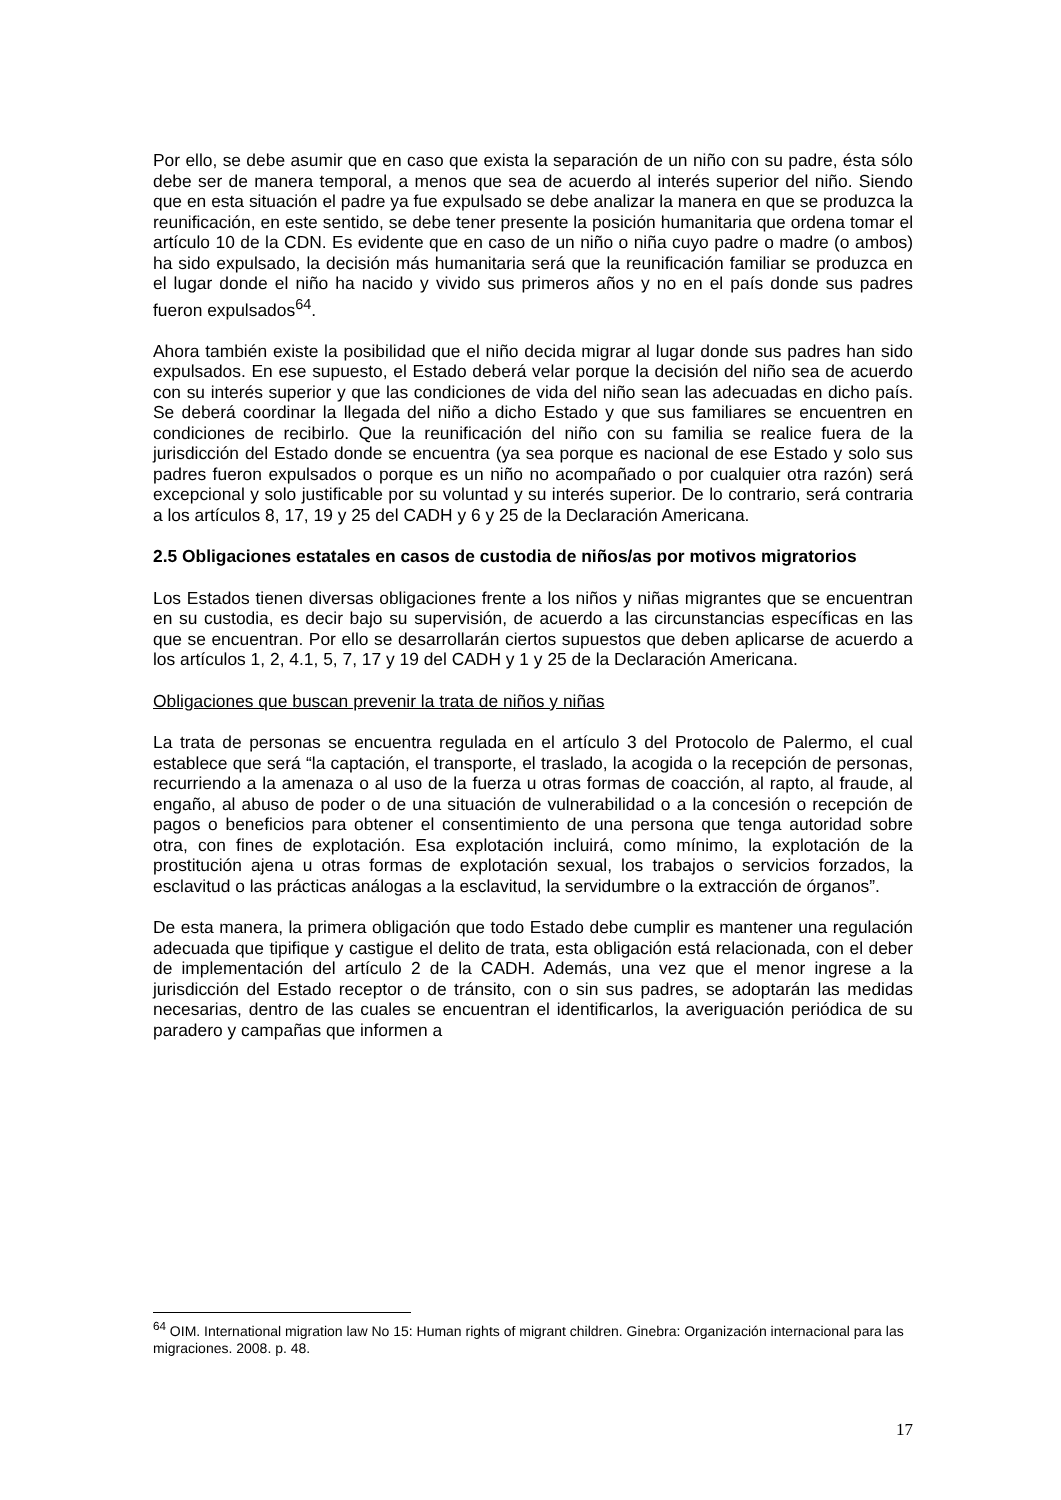Por ello, se debe asumir que en caso que exista la separación de un niño con su padre, ésta sólo debe ser de manera temporal, a menos que sea de acuerdo al interés superior del niño. Siendo que en esta situación el padre ya fue expulsado se debe analizar la manera en que se produzca la reunificación, en este sentido, se debe tener presente la posición humanitaria que ordena tomar el artículo 10 de la CDN. Es evidente que en caso de un niño o niña cuyo padre o madre (o ambos) ha sido expulsado, la decisión más humanitaria será que la reunificación familiar se produzca en el lugar donde el niño ha nacido y vivido sus primeros años y no en el país donde sus padres fueron expulsados<sup>64</sup>.
Ahora también existe la posibilidad que el niño decida migrar al lugar donde sus padres han sido expulsados. En ese supuesto, el Estado deberá velar porque la decisión del niño sea de acuerdo con su interés superior y que las condiciones de vida del niño sean las adecuadas en dicho país. Se deberá coordinar la llegada del niño a dicho Estado y que sus familiares se encuentren en condiciones de recibirlo. Que la reunificación del niño con su familia se realice fuera de la jurisdicción del Estado donde se encuentra (ya sea porque es nacional de ese Estado y solo sus padres fueron expulsados o porque es un niño no acompañado o por cualquier otra razón) será excepcional y solo justificable por su voluntad y su interés superior. De lo contrario, será contraria a los artículos 8, 17, 19 y 25 del CADH y 6 y 25 de la Declaración Americana.
2.5 Obligaciones estatales en casos de custodia de niños/as por motivos migratorios
Los Estados tienen diversas obligaciones frente a los niños y niñas migrantes que se encuentran en su custodia, es decir bajo su supervisión, de acuerdo a las circunstancias específicas en las que se encuentran. Por ello se desarrollarán ciertos supuestos que deben aplicarse de acuerdo a los artículos 1, 2, 4.1, 5, 7, 17 y 19 del CADH y 1 y 25 de la Declaración Americana.
Obligaciones que buscan prevenir la trata de niños y niñas
La trata de personas se encuentra regulada en el artículo 3 del Protocolo de Palermo, el cual establece que será “la captación, el transporte, el traslado, la acogida o la recepción de personas, recurriendo a la amenaza o al uso de la fuerza u otras formas de coacción, al rapto, al fraude, al engaño, al abuso de poder o de una situación de vulnerabilidad o a la concesión o recepción de pagos o beneficios para obtener el consentimiento de una persona que tenga autoridad sobre otra, con fines de explotación. Esa explotación incluirá, como mínimo, la explotación de la prostitución ajena u otras formas de explotación sexual, los trabajos o servicios forzados, la esclavitud o las prácticas análogas a la esclavitud, la servidumbre o la extracción de órganos”.
De esta manera, la primera obligación que todo Estado debe cumplir es mantener una regulación adecuada que tipifique y castigue el delito de trata, esta obligación está relacionada, con el deber de implementación del artículo 2 de la CADH. Además, una vez que el menor ingrese a la jurisdicción del Estado receptor o de tránsito, con o sin sus padres, se adoptarán las medidas necesarias, dentro de las cuales se encuentran el identificarlos, la averiguación periódica de su paradero y campañas que informen a
<sup>64</sup> OIM. International migration law No 15: Human rights of migrant children. Ginebra: Organización internacional para las migraciones. 2008. p. 48.
17